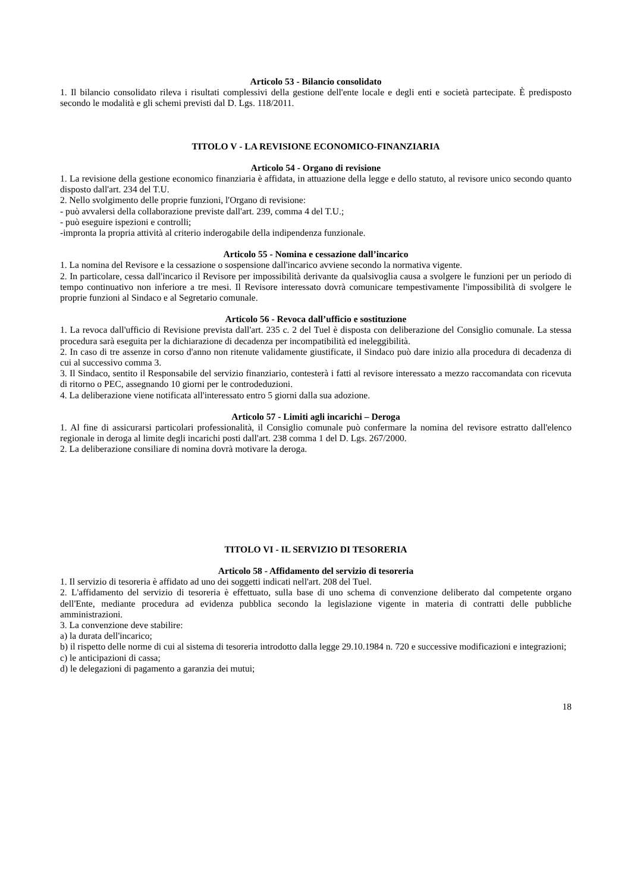Articolo 53 - Bilancio consolidato
1. Il bilancio consolidato rileva i risultati complessivi della gestione dell'ente locale e degli enti e società partecipate. È predisposto secondo le modalità e gli schemi previsti dal D. Lgs. 118/2011.
TITOLO V - LA REVISIONE ECONOMICO-FINANZIARIA
Articolo 54 - Organo di revisione
1. La revisione della gestione economico finanziaria è affidata, in attuazione della legge e dello statuto, al revisore unico secondo quanto disposto dall'art. 234 del T.U.
2. Nello svolgimento delle proprie funzioni, l'Organo di revisione:
- può avvalersi della collaborazione previste dall'art. 239, comma 4 del T.U.;
- può eseguire ispezioni e controlli;
-impronta la propria attività al criterio inderogabile della indipendenza funzionale.
Articolo 55 - Nomina e cessazione dall’incarico
1. La nomina del Revisore e la cessazione o sospensione dall'incarico avviene secondo la normativa vigente.
2. In particolare, cessa dall'incarico il Revisore per impossibilità derivante da qualsivoglia causa a svolgere le funzioni per un periodo di tempo continuativo non inferiore a tre mesi. Il Revisore interessato dovrà comunicare tempestivamente l'impossibilità di svolgere le proprie funzioni al Sindaco e al Segretario comunale.
Articolo 56 - Revoca dall’ufficio e sostituzione
1. La revoca dall'ufficio di Revisione prevista dall'art. 235 c. 2 del Tuel è disposta con deliberazione del Consiglio comunale. La stessa procedura sarà eseguita per la dichiarazione di decadenza per incompatibilità ed ineleggibilità.
2. In caso di tre assenze in corso d'anno non ritenute validamente giustificate, il Sindaco può dare inizio alla procedura di decadenza di cui al successivo comma 3.
3. Il Sindaco, sentito il Responsabile del servizio finanziario, contesterà i fatti al revisore interessato a mezzo raccomandata con ricevuta di ritorno o PEC, assegnando 10 giorni per le controdeduzioni.
4. La deliberazione viene notificata all'interessato entro 5 giorni dalla sua adozione.
Articolo 57 - Limiti agli incarichi – Deroga
1. Al fine di assicurarsi particolari professionalità, il Consiglio comunale può confermare la nomina del revisore estratto dall'elenco regionale in deroga al limite degli incarichi posti dall'art. 238 comma 1 del D. Lgs. 267/2000.
2. La deliberazione consiliare di nomina dovrà motivare la deroga.
TITOLO VI - IL SERVIZIO DI TESORERIA
Articolo 58 - Affidamento del servizio di tesoreria
1. Il servizio di tesoreria è affidato ad uno dei soggetti indicati nell'art. 208 del Tuel.
2. L'affidamento del servizio di tesoreria è effettuato, sulla base di uno schema di convenzione deliberato dal competente organo dell'Ente, mediante procedura ad evidenza pubblica secondo la legislazione vigente in materia di contratti delle pubbliche amministrazioni.
3. La convenzione deve stabilire:
a) la durata dell'incarico;
b) il rispetto delle norme di cui al sistema di tesoreria introdotto dalla legge 29.10.1984 n. 720 e successive modificazioni e integrazioni;
c) le anticipazioni di cassa;
d) le delegazioni di pagamento a garanzia dei mutui;
18